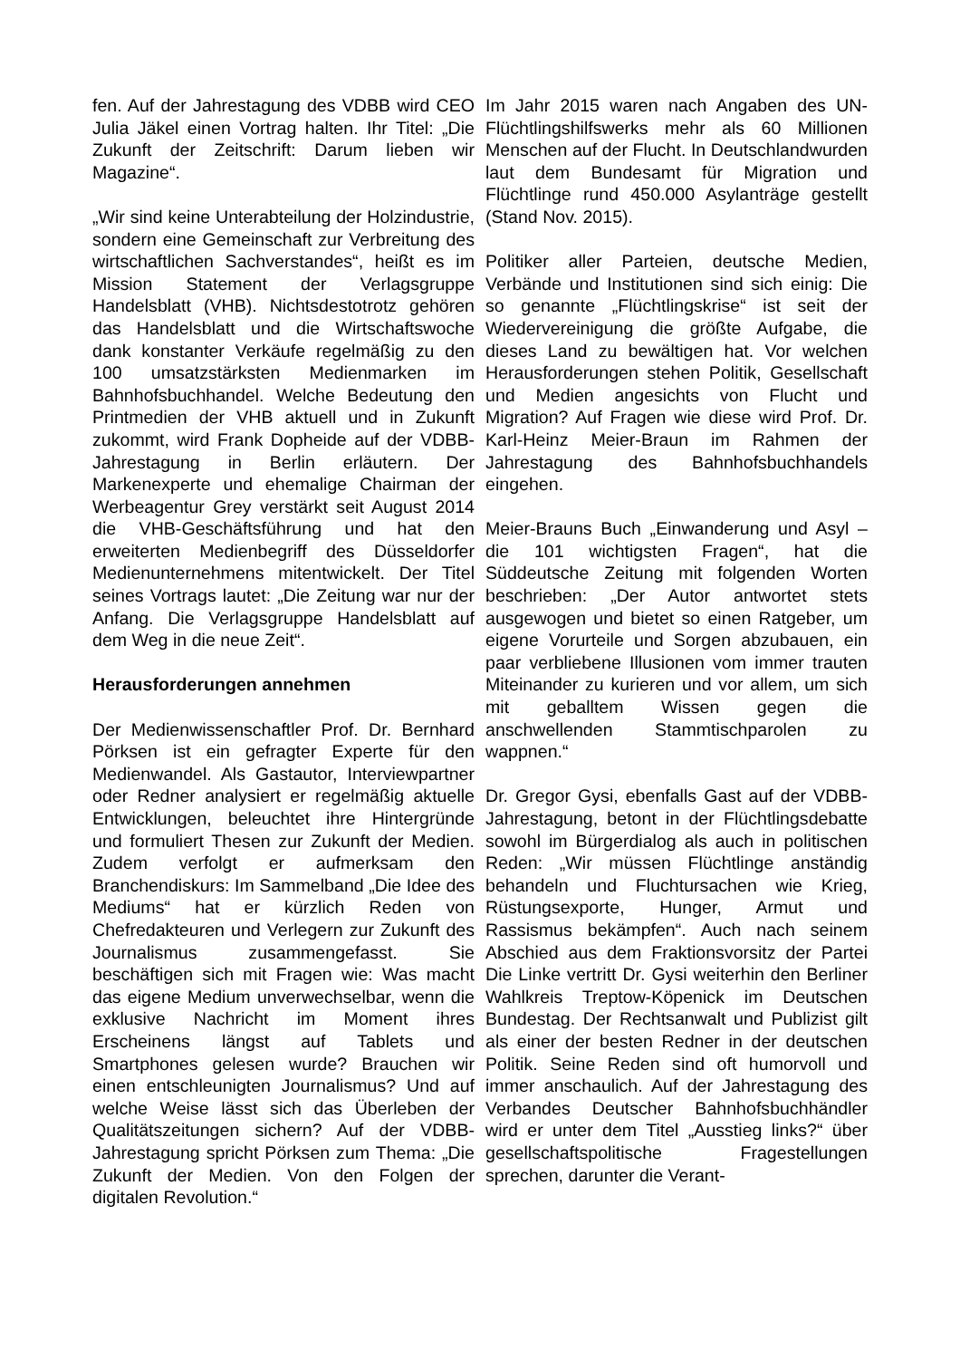fen. Auf der Jahrestagung des VDBB wird CEO Julia Jäkel einen Vortrag halten. Ihr Titel: „Die Zukunft der Zeitschrift: Darum lieben wir Magazine“.
„Wir sind keine Unterabteilung der Holzindustrie, sondern eine Gemeinschaft zur Verbreitung des wirtschaftlichen Sachverstandes“, heißt es im Mission Statement der Verlagsgruppe Handelsblatt (VHB). Nichtsdestotrotz gehören das Handelsblatt und die Wirtschaftswoche dank konstanter Verkäufe regelmäßig zu den 100 umsatzstärksten Medienmarken im Bahnhofsbuchhandel. Welche Bedeutung den Printmedien der VHB aktuell und in Zukunft zukommt, wird Frank Dopheide auf der VDBB-Jahrestagung in Berlin erläutern. Der Markenexperte und ehemalige Chairman der Werbeagentur Grey verstärkt seit August 2014 die VHB-Geschäftsführung und hat den erweiterten Medienbegriff des Düsseldorfer Medienunternehmens mitentwickelt. Der Titel seines Vortrags lautet: „Die Zeitung war nur der Anfang. Die Verlagsgruppe Handelsblatt auf dem Weg in die neue Zeit“.
Herausforderungen annehmen
Der Medienwissenschaftler Prof. Dr. Bernhard Pörksen ist ein gefragter Experte für den Medienwandel. Als Gastautor, Interviewpartner oder Redner analysiert er regelmäßig aktuelle Entwicklungen, beleuchtet ihre Hintergründe und formuliert Thesen zur Zukunft der Medien. Zudem verfolgt er aufmerksam den Branchendiskurs: Im Sammelband „Die Idee des Mediums“ hat er kürzlich Reden von Chefredakteuren und Verlegern zur Zukunft des Journalismus zusammengefasst. Sie beschäftigen sich mit Fragen wie: Was macht das eigene Medium unverwechselbar, wenn die exklusive Nachricht im Moment ihres Erscheinens längst auf Tablets und Smartphones gelesen wurde? Brauchen wir einen entschleunigten Journalismus? Und auf welche Weise lässt sich das Überleben der Qualitätszeitungen sichern? Auf der VDBB-Jahrestagung spricht Pörksen zum Thema: „Die Zukunft der Medien. Von den Folgen der digitalen Revolution.“
Im Jahr 2015 waren nach Angaben des UN-Flüchtlingshilfswerks mehr als 60 Millionen Menschen auf der Flucht. In Deutschlandwurden laut dem Bundesamt für Migration und Flüchtlinge rund 450.000 Asylanträge gestellt (Stand Nov. 2015).
Politiker aller Parteien, deutsche Medien, Verbände und Institutionen sind sich einig: Die so genannte „Flüchtlingskrise“ ist seit der Wiedervereinigung die größte Aufgabe, die dieses Land zu bewältigen hat. Vor welchen Herausforderungen stehen Politik, Gesellschaft und Medien angesichts von Flucht und Migration? Auf Fragen wie diese wird Prof. Dr. Karl-Heinz Meier-Braun im Rahmen der Jahrestagung des Bahnhofsbuchhandels eingehen.
Meier-Brauns Buch „Einwanderung und Asyl – die 101 wichtigsten Fragen“, hat die Süddeutsche Zeitung mit folgenden Worten beschrieben: „Der Autor antwortet stets ausgewogen und bietet so einen Ratgeber, um eigene Vorurteile und Sorgen abzubauen, ein paar verbliebene Illusionen vom immer trauten Miteinander zu kurieren und vor allem, um sich mit geballtem Wissen gegen die anschwellenden Stammtischparolen zu wappnen.“
Dr. Gregor Gysi, ebenfalls Gast auf der VDBB-Jahrestagung, betont in der Flüchtlingsdebatte sowohl im Bürgerdialog als auch in politischen Reden: „Wir müssen Flüchtlinge anständig behandeln und Fluchtursachen wie Krieg, Rüstungsexporte, Hunger, Armut und Rassismus bekämpfen“. Auch nach seinem Abschied aus dem Fraktionsvorsitz der Partei Die Linke vertritt Dr. Gysi weiterhin den Berliner Wahlkreis Treptow-Köpenick im Deutschen Bundestag. Der Rechtsanwalt und Publizist gilt als einer der besten Redner in der deutschen Politik. Seine Reden sind oft humorvoll und immer anschaulich. Auf der Jahrestagung des Verbandes Deutscher Bahnhofsbuchhändler wird er unter dem Titel „Ausstieg links?“ über gesellschaftspolitische Fragestellungen sprechen, darunter die Verant-